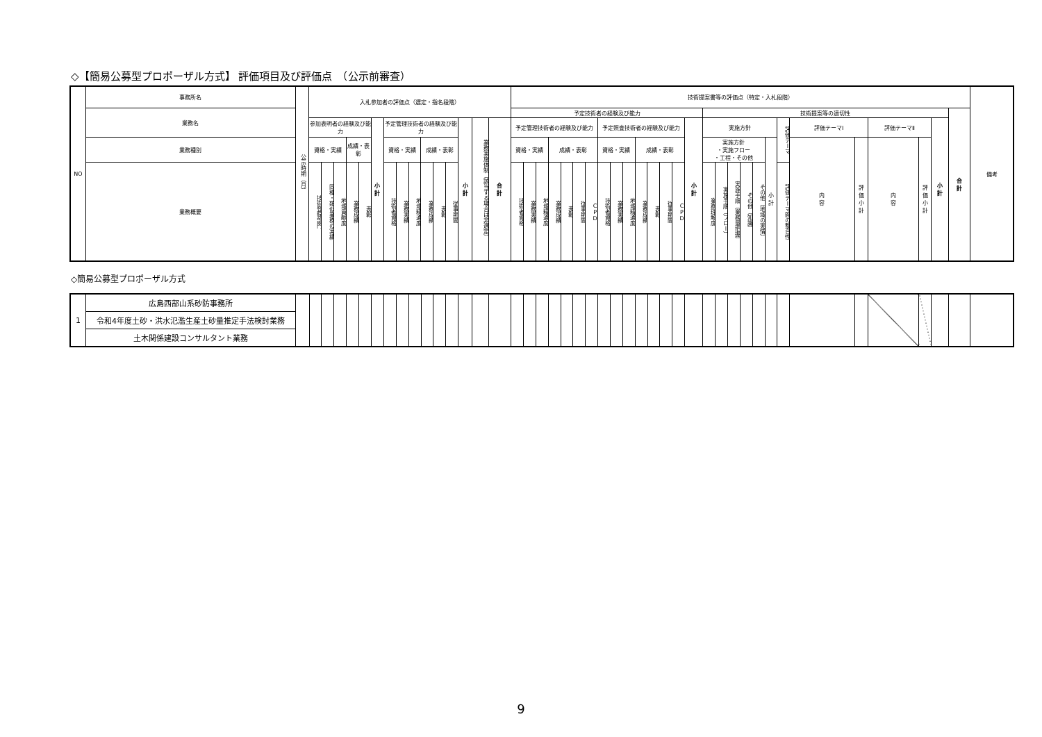◇【簡易公募型プロポーザル方式】 評価項目及び評価点　（公示前審査）
| NO | 事務所名 | 公示時期（月） | 入札参加者の評価点（選定・指名段階） | | | | | | | | | | | | | | | 技術提案書等の評価点（特定・入札段階） | | | | | | | | | | | | | | | | | | | | | | | | | | | | 備考 |
| --- | --- | --- | --- | --- | --- | --- | --- | --- | --- | --- | --- | --- | --- | --- | --- | --- | --- | --- | --- | --- | --- | --- | --- | --- | --- | --- | --- | --- | --- | --- | --- | --- | --- | --- | --- | --- | --- | --- | --- | --- | --- | --- | --- | --- | --- | --- |
| | 業務名 | | | | | | | | | | | | | | | | | 予定技術者の経験及び能力 | | | | | | | | | | | | | | | 技術提案等の適切性 | | | | | | | | | | | | 合 計 | |
| | | | 参加表明者の経験及び能力 | | | | | 小 計 | 予定管理技術者の経験及び能力 | | | | | | 小 計 | 業務実施体制（該当する場合は非選定） | 合 計 | 予定管理技術者の経験及び能力 | | | | | | | 予定照査技術者の経験及び能力 | | | | | | | 小 計 | 実施方針 | | | | | | 評価テーマ | 評価テーマⅠ | | 評価テーマⅡ | | 小 計 | | |
| | 業務種別 | | 資格・実績 | | | 成績・表彰 | | | 資格・実績 | | | 成績・表彰 | | | | | | 資格・実績 | | | 成績・表彰 | | | | 資格・実績 | | | 成績・表彰 | | | | | 実施方針 ・実施フロー ・工程・その他 | | | | | 小 計 | | 内 容 | 評 価 小 計 | 内 容 | 評 価 小 計 | | | |
| | 業務概要 | | 技術登録部門 | 同種・類似業務の実績 | 地域貢献度 | 業務成績 | 表彰 | | 技術者資格 | 業務実績 | 地域精通度 | 業務成績 | 表彰 | 従事期間 | | | | 技術者資格 | 業務実績 | 地域精通度 | 業務成績 | 表彰 | 従事期間 | CPD | 技術者資格 | 業務実績 | 地域精通度 | 業務成績 | 表彰 | 従事期間 | CPD | | 業務理解度 | 実施手順（フロー） | 実施手順（業務量把握） | その他（知識） | その他（地域の実情） | | 評価テーマ間の整合性 | | | | | | | |
◇簡易公募型プロポーザル方式
| 1 | 広島西部山系砂防事務所 | | | | | | | | | | | | | | | | | | | | | | | | | | | | | | | | | | | | | | | | | | | | | |
| | 令和4年度土砂・洪水氾濫生産土砂量推定手法検討業務 | | | | | | | | | | | | | | | | | | | | | | | | | | | | | | | | | | | | | | | | | | | | | |
| | 土木関係建設コンサルタント業務 | | | | | | | | | | | | | | | | | | | | | | | | | | | | | | | | | | | | | | | | | | | | | |
9